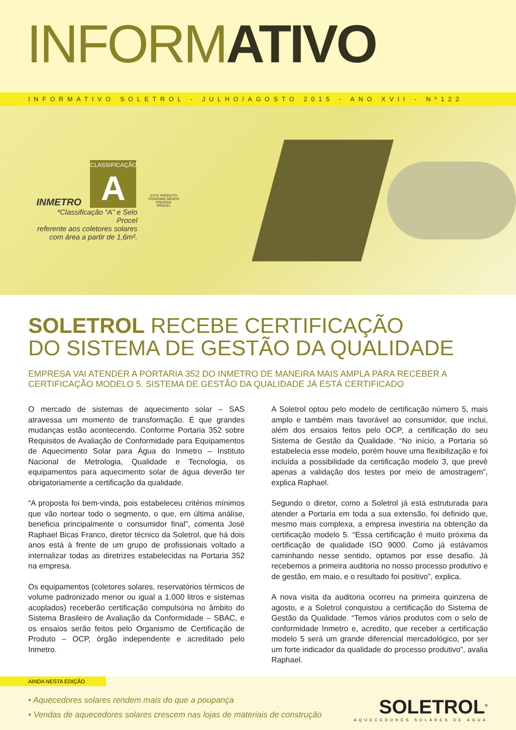INFORMATIVO
INFORMATIVO SOLETROL - JULHO/AGOSTO 2015 - ANO XVII - Nº122
INMETRO
CLASSIFICAÇÃO
A
*Classificação “A” e Selo Procel
referente aos coletores solares
com área a partir de 1,6m².
ESTE PRODUTO CONSOME MENOS ENERGIA
PROCEL
SOLETROL RECEBE CERTIFICAÇÃO
DO SISTEMA DE GESTÃO DA QUALIDADE
EMPRESA VAI ATENDER A PORTARIA 352 DO INMETRO DE MANEIRA MAIS AMPLA PARA RECEBER A CERTIFICAÇÃO MODELO 5. SISTEMA DE GESTÃO DA QUALIDADE JÁ ESTÁ CERTIFICADO
O mercado de sistemas de aquecimento solar – SAS atravessa um momento de transformação. É que grandes mudanças estão acontecendo. Conforme Portaria 352 sobre Requisitos de Avaliação de Conformidade para Equipamentos de Aquecimento Solar para Água do Inmetro – Instituto Nacional de Metrologia, Qualidade e Tecnologia, os equipamentos para aquecimento solar de água deverão ter obrigatoriamente a certificação da qualidade.
“A proposta foi bem-vinda, pois estabeleceu critérios mínimos que vão nortear todo o segmento, o que, em última análise, beneficia principalmente o consumidor final”, comenta José Raphael Bicas Franco, diretor técnico da Soletrol, que há dois anos está à frente de um grupo de profissionais voltado a internalizar todas as diretrizes estabelecidas na Portaria 352 na empresa.
Os equipamentos (coletores solares, reservatórios térmicos de volume padronizado menor ou igual a 1.000 litros e sistemas acoplados) receberão certificação compulsória no âmbito do Sistema Brasileiro de Avaliação da Conformidade – SBAC, e os ensaios serão feitos pelo Organismo de Certificação de Produto – OCP, órgão independente e acreditado pelo Inmetro.
A Soletrol optou pelo modelo de certificação número 5, mais amplo e também mais favorável ao consumidor, que inclui, além dos ensaios feitos pelo OCP, a certificação do seu Sistema de Gestão da Qualidade. “No início, a Portaria só estabelecia esse modelo, porém houve uma flexibilização e foi incluída a possibilidade da certificação modelo 3, que prevê apenas a validação dos testes por meio de amostragem”, explica Raphael.
Segundo o diretor, como a Soletrol já está estruturada para atender a Portaria em toda a sua extensão, foi definido que, mesmo mais complexa, a empresa investiria na obtenção da certificação modelo 5. “Essa certificação é muito próxima da certificação de qualidade ISO 9000. Como já estávamos caminhando nesse sentido, optamos por esse desafio. Já recebemos a primeira auditoria no nosso processo produtivo e de gestão, em maio, e o resultado foi positivo”, explica.
A nova visita da auditoria ocorreu na primeira quinzena de agosto, e a Soletrol conquistou a certificação do Sistema de Gestão da Qualidade. “Temos vários produtos com o selo de conformidade Inmetro e, acredito, que receber a certificação modelo 5 será um grande diferencial mercadológico, por ser um forte indicador da qualidade do processo produtivo”, avalia Raphael.
AINDA NESTA EDIÇÃO
• Aquecedores solares rendem mais do que a poupança
• Vendas de aquecedores solares crescem nas lojas de materiais de construção
SOLETROL<sup>®</sup>
AQUECEDORES SOLARES DE ÁGUA